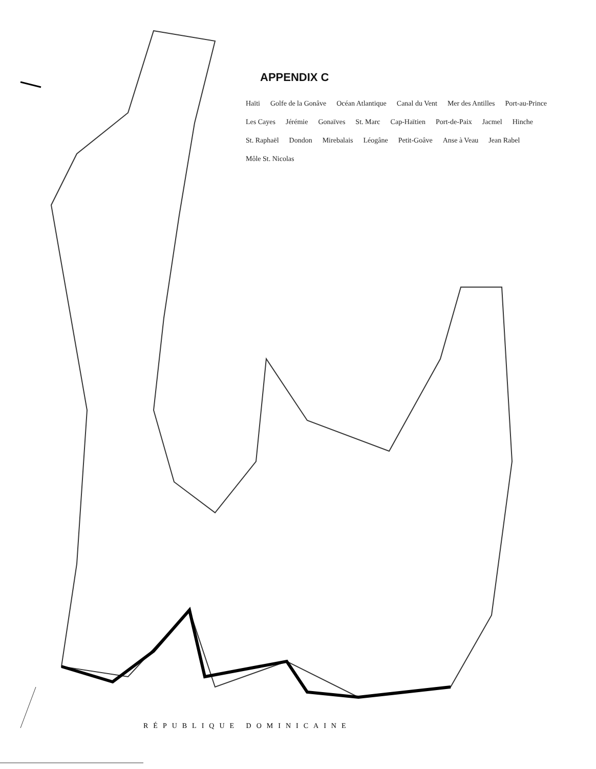APPENDIX C
Haïti Golfe de la Gonâve Océan Atlantique Canal du Vent Mer des Antilles Port-au-Prince Les Cayes Jérémie Gonaïves St. Marc Cap-Haïtien Port-de-Paix Jacmel Hinche St. Raphaël Dondon Mirebalais Léogâne Petit-Goâve Anse à Veau Jean Rabel Môle St. Nicolas
RÉPUBLIQUE DOMINICAINE